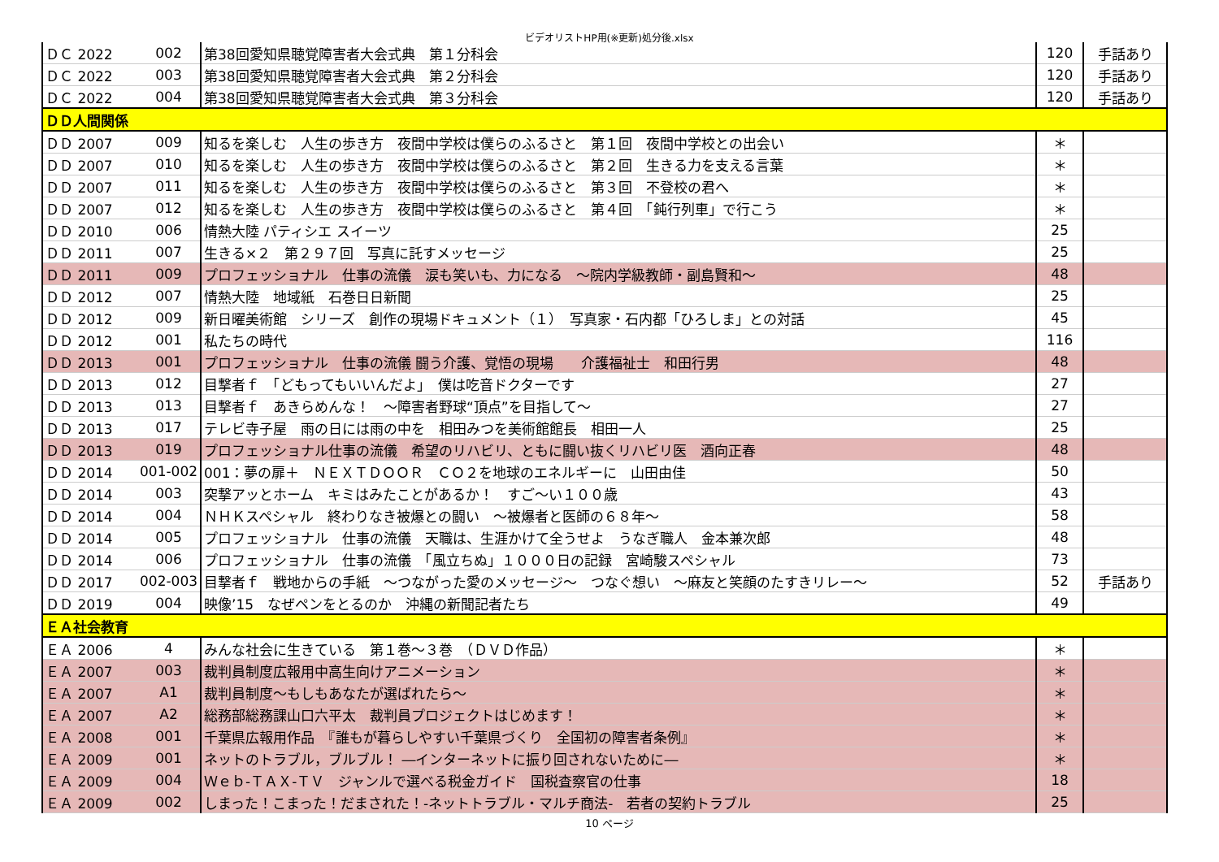ビデオリストHP用(※更新)処分後.xlsx
| ＤＣ 2022 | 002 | 第38回愛知県聴覚障害者大会式典 第１分科会 | 120 | 手話あり |
| ＤＣ 2022 | 003 | 第38回愛知県聴覚障害者大会式典 第２分科会 | 120 | 手話あり |
| ＤＣ 2022 | 004 | 第38回愛知県聴覚障害者大会式典 第３分科会 | 120 | 手話あり |
| ＤＤ人間関係 | | | | |
| ＤＤ 2007 | 009 | 知るを楽しむ 人生の歩き方 夜間中学校は僕らのふるさと 第１回 夜間中学校との出会い | ＊ | |
| ＤＤ 2007 | 010 | 知るを楽しむ 人生の歩き方 夜間中学校は僕らのふるさと 第２回 生きる力を支える言葉 | ＊ | |
| ＤＤ 2007 | 011 | 知るを楽しむ 人生の歩き方 夜間中学校は僕らのふるさと 第３回 不登校の君へ | ＊ | |
| ＤＤ 2007 | 012 | 知るを楽しむ 人生の歩き方 夜間中学校は僕らのふるさと 第４回 「鈍行列車」で行こう | ＊ | |
| ＤＤ 2010 | 006 | 情熱大陸 パティシエ スイーツ | 25 | |
| ＤＤ 2011 | 007 | 生きる×２ 第２９７回 写真に託すメッセージ | 25 | |
| ＤＤ 2011 | 009 | プロフェッショナル 仕事の流儀 涙も笑いも、力になる ～院内学級教師・副島賢和～ | 48 | |
| ＤＤ 2012 | 007 | 情熱大陸 地域紙 石巻日日新聞 | 25 | |
| ＤＤ 2012 | 009 | 新日曜美術館 シリーズ 創作の現場ドキュメント（１） 写真家・石内都「ひろしま」との対話 | 45 | |
| ＤＤ 2012 | 001 | 私たちの時代 | 116 | |
| ＤＤ 2013 | 001 | プロフェッショナル 仕事の流儀 闘う介護、覚悟の現場 介護福祉士 和田行男 | 48 | |
| ＤＤ 2013 | 012 | 目撃者ｆ 「どもってもいいんだよ」 僕は吃音ドクターです | 27 | |
| ＤＤ 2013 | 013 | 目撃者ｆ あきらめんな！ ～障害者野球“頂点”を目指して～ | 27 | |
| ＤＤ 2013 | 017 | テレビ寺子屋 雨の日には雨の中を 相田みつを美術館館長 相田一人 | 25 | |
| ＤＤ 2013 | 019 | プロフェッショナル仕事の流儀 希望のリハビリ、ともに闘い抜くリハビリ医 酒向正春 | 48 | |
| ＤＤ 2014 | 001-002 | 001：夢の扉＋ ＮＥＸＴＤＯＯＲ ＣＯ２を地球のエネルギーに 山田由佳 | 50 | |
| ＤＤ 2014 | 003 | 突撃アッとホーム キミはみたことがあるか！ すご～い１００歳 | 43 | |
| ＤＤ 2014 | 004 | ＮＨＫスペシャル 終わりなき被爆との闘い ～被爆者と医師の６８年～ | 58 | |
| ＤＤ 2014 | 005 | プロフェッショナル 仕事の流儀 天職は、生涯かけて全うせよ うなぎ職人 金本兼次郎 | 48 | |
| ＤＤ 2014 | 006 | プロフェッショナル 仕事の流儀 「風立ちぬ」１０００日の記録 宮崎駿スペシャル | 73 | |
| ＤＤ 2017 | 002-003 | 目撃者ｆ 戦地からの手紙 ～つながった愛のメッセージ～ つなぐ想い ～麻友と笑顔のたすきリレー～ | 52 | 手話あり |
| ＤＤ 2019 | 004 | 映像’15 なぜペンをとるのか 沖縄の新聞記者たち | 49 | |
| ＥＡ社会教育 | | | | |
| ＥＡ 2006 | 4 | みんな社会に生きている 第１巻～３巻 （ＤＶＤ作品） | ＊ | |
| ＥＡ 2007 | 003 | 裁判員制度広報用中高生向けアニメーション | ＊ | |
| ＥＡ 2007 | A1 | 裁判員制度～もしもあなたが選ばれたら～ | ＊ | |
| ＥＡ 2007 | A2 | 総務部総務課山口六平太 裁判員プロジェクトはじめます！ | ＊ | |
| ＥＡ 2008 | 001 | 千葉県広報用作品 『誰もが暮らしやすい千葉県づくり 全国初の障害者条例』 | ＊ | |
| ＥＡ 2009 | 001 | ネットのトラブル，ブルブル！ ―インターネットに振り回されないために― | ＊ | |
| ＥＡ 2009 | 004 | Ｗｅｂ-ＴＡＸ-ＴＶ ジャンルで選べる税金ガイド 国税査察官の仕事 | 18 | |
| ＥＡ 2009 | 002 | しまった！こまった！だまされた！-ネットトラブル・マルチ商法- 若者の契約トラブル | 25 | |
10 ページ